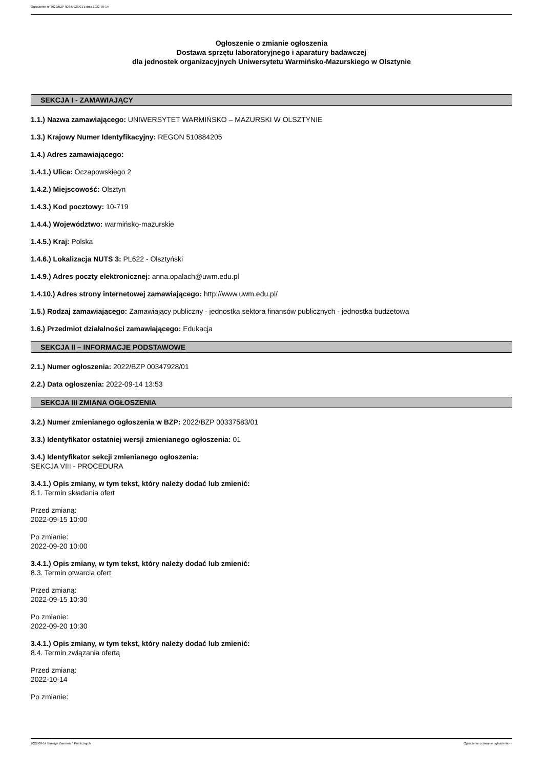Ogłoszenie nr 2022/BZP 00347928/01 z dnia 2022-09-14
Ogłoszenie o zmianie ogłoszenia
Dostawa sprzętu laboratoryjnego i aparatury badawczej
dla jednostek organizacyjnych Uniwersytetu Warmińsko-Mazurskiego w Olsztynie
SEKCJA I - ZAMAWIAJĄCY
1.1.) Nazwa zamawiającego: UNIWERSYTET WARMIŃSKO – MAZURSKI W OLSZTYNIE
1.3.) Krajowy Numer Identyfikacyjny: REGON 510884205
1.4.) Adres zamawiającego:
1.4.1.) Ulica: Oczapowskiego 2
1.4.2.) Miejscowość: Olsztyn
1.4.3.) Kod pocztowy: 10-719
1.4.4.) Województwo: warmińsko-mazurskie
1.4.5.) Kraj: Polska
1.4.6.) Lokalizacja NUTS 3: PL622 - Olsztyński
1.4.9.) Adres poczty elektronicznej: anna.opalach@uwm.edu.pl
1.4.10.) Adres strony internetowej zamawiającego: http://www.uwm.edu.pl/
1.5.) Rodzaj zamawiającego: Zamawiający publiczny - jednostka sektora finansów publicznych - jednostka budżetowa
1.6.) Przedmiot działalności zamawiającego: Edukacja
SEKCJA II – INFORMACJE PODSTAWOWE
2.1.) Numer ogłoszenia: 2022/BZP 00347928/01
2.2.) Data ogłoszenia: 2022-09-14 13:53
SEKCJA III ZMIANA OGŁOSZENIA
3.2.) Numer zmienianego ogłoszenia w BZP: 2022/BZP 00337583/01
3.3.) Identyfikator ostatniej wersji zmienianego ogłoszenia: 01
3.4.) Identyfikator sekcji zmienianego ogłoszenia:
SEKCJA VIII - PROCEDURA
3.4.1.) Opis zmiany, w tym tekst, który należy dodać lub zmienić:
8.1. Termin składania ofert
Przed zmianą:
2022-09-15 10:00
Po zmianie:
2022-09-20 10:00
3.4.1.) Opis zmiany, w tym tekst, który należy dodać lub zmienić:
8.3. Termin otwarcia ofert
Przed zmianą:
2022-09-15 10:30
Po zmianie:
2022-09-20 10:30
3.4.1.) Opis zmiany, w tym tekst, który należy dodać lub zmienić:
8.4. Termin związania ofertą
Przed zmianą:
2022-10-14
Po zmianie:
2022-09-14 Biuletyn Zamówień Publicznych Ogłoszenie o zmianie ogłoszenia - -